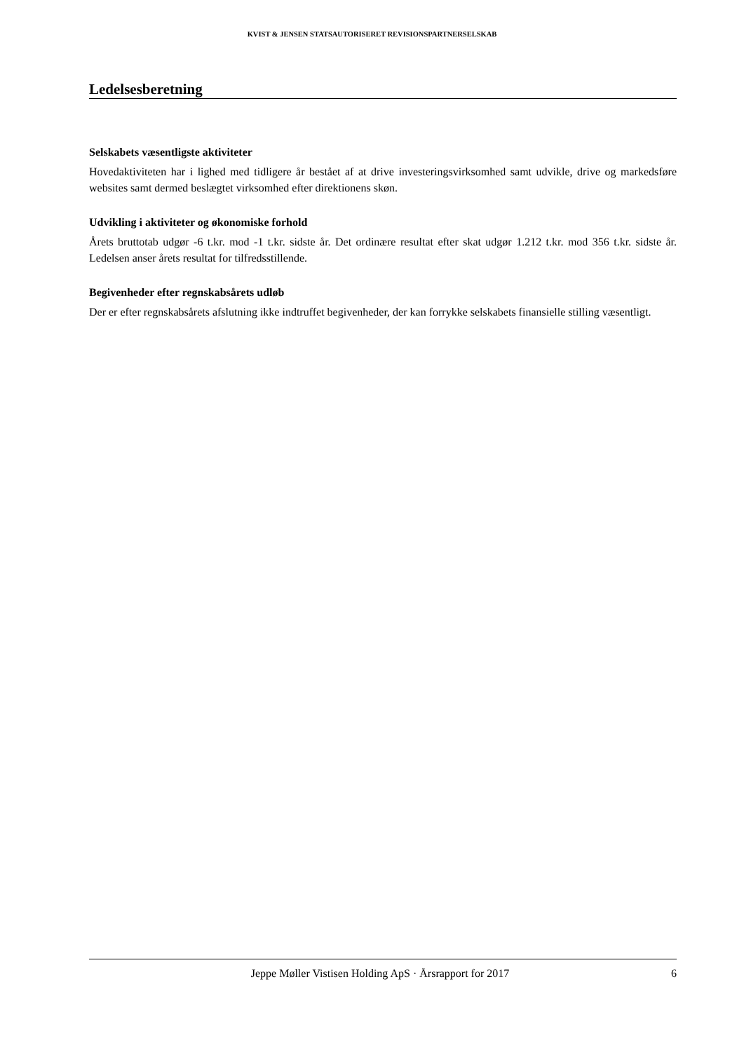KVIST & JENSEN STATSAUTORISERET REVISIONSPARTNERSELSKAB
Ledelsesberetning
Selskabets væsentligste aktiviteter
Hovedaktiviteten har i lighed med tidligere år bestået af at drive investeringsvirksomhed samt udvikle, drive og markedsføre websites samt dermed beslægtet virksomhed efter direktionens skøn.
Udvikling i aktiviteter og økonomiske forhold
Årets bruttotab udgør -6 t.kr. mod -1 t.kr. sidste år. Det ordinære resultat efter skat udgør 1.212 t.kr. mod 356 t.kr. sidste år. Ledelsen anser årets resultat for tilfredsstillende.
Begivenheder efter regnskabsårets udløb
Der er efter regnskabsårets afslutning ikke indtruffet begivenheder, der kan forrykke selskabets finansielle stilling væsentligt.
Jeppe Møller Vistisen Holding ApS · Årsrapport for 2017 6